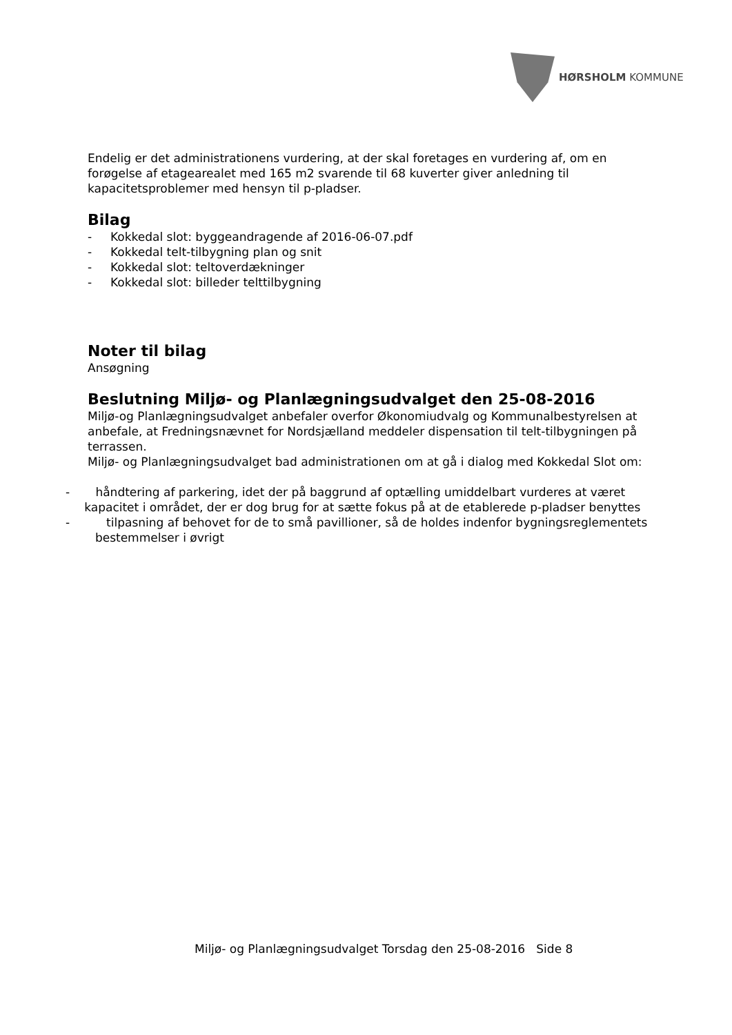HØRSHOLM KOMMUNE
Endelig er det administrationens vurdering, at der skal foretages en vurdering af, om en forøgelse af etagearealet med 165 m2 svarende til 68 kuverter giver anledning til kapacitetsproblemer med hensyn til p-pladser.
Bilag
- Kokkedal slot: byggeandragende af 2016-06-07.pdf
- Kokkedal telt-tilbygning plan og snit
- Kokkedal slot: teltoverdækninger
- Kokkedal slot: billeder telttilbygning
Noter til bilag
Ansøgning
Beslutning Miljø- og Planlægningsudvalget den 25-08-2016
Miljø-og Planlægningsudvalget anbefaler overfor Økonomiudvalg og Kommunalbestyrelsen at anbefale, at Fredningsnævnet for Nordsjælland meddeler dispensation til telt-tilbygningen på terrassen.
Miljø- og Planlægningsudvalget bad administrationen om at gå i dialog med Kokkedal Slot om:
- håndtering af parkering, idet der på baggrund af optælling umiddelbart vurderes at været kapacitet i området, der er dog brug for at sætte fokus på at de etablerede p-pladser benyttes
- tilpasning af behovet for de to små pavillioner, så de holdes indenfor bygningsreglementets bestemmelser i øvrigt
Miljø- og Planlægningsudvalget Torsdag den 25-08-2016 Side 8